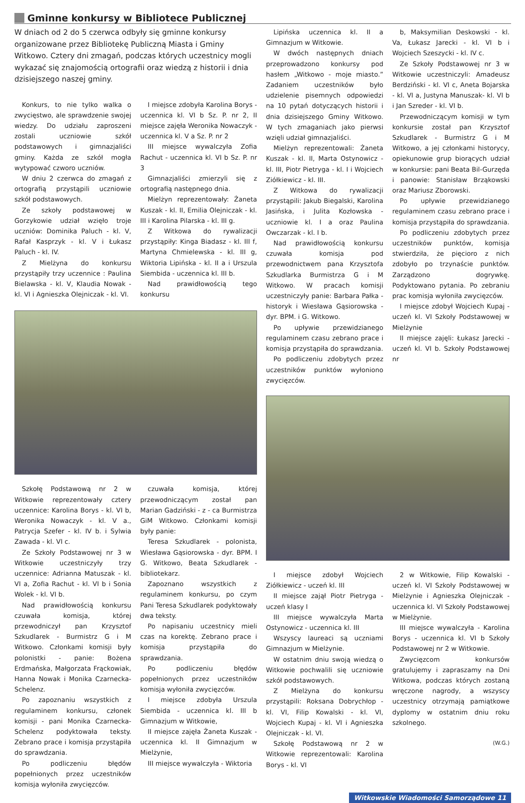Gminne konkursy w Bibliotece Publicznej
W dniach od 2 do 5 czerwca odbyły się gminne konkursy organizowane przez Bibliotekę Publiczną Miasta i Gminy Witkowo. Cztery dni zmagań, podczas których uczestnicy mogli wykazać się znajomością ortografii oraz wiedzą z historii i dnia dzisiejszego naszej gminy.
Konkurs, to nie tylko walka o zwycięstwo, ale sprawdzenie swojej wiedzy. Do udziału zaproszeni zostali uczniowie szkół podstawowych i gimnazjaliści gminy. Każda ze szkół mogła wytypować czworo uczniów.
W dniu 2 czerwca do zmagań z ortografią przystąpili uczniowie szkół podstawowych.
Ze szkoły podstawowej w Gorzykowie udział wzięło troje uczniów: Dominika Paluch - kl. V, Rafał Kasprzyk - kl. V i Łukasz Paluch - kl. IV.
Z Mielżyna do konkursu przystąpiły trzy uczennice : Paulina Bielawska - kl. V, Klaudia Nowak - kl. VI i Agnieszka Olejniczak - kl. VI.
I miejsce zdobyła Karolina Borys - uczennica kl. VI b Sz. P. nr 2, II miejsce zajęła Weronika Nowaczyk - uczennica kl. V a Sz. P. nr 2
III miejsce wywalczyła Zofia Rachut - uczennica kl. VI b Sz. P. nr 3
Gimnazjaliści zmierzyli się z ortografią następnego dnia.
Mielżyn reprezentowały: Żaneta Kuszak - kl. II, Emilia Olejniczak - kl. III i Karolina Pilarska - kl. III g.
Z Witkowa do rywalizacji przystąpiły: Kinga Biadasz - kl. III f, Martyna Chmielewska - kl. III g, Wiktoria Lipińska - kl. II a i Urszula Siembida - uczennica kl. III b.
Nad prawidłowością tego konkursu
Szkołę Podstawową nr 2 w Witkowie reprezentowały cztery uczennice: Karolina Borys - kl. VI b, Weronika Nowaczyk - kl. V a., Patrycja Szefer - kl. IV b. i Sylwia Zawada - kl. VI c.
Ze Szkoły Podstawowej nr 3 w Witkowie uczestniczyły trzy uczennice: Adrianna Matuszak - kl. VI a, Zofia Rachut - kl. VI b i Sonia Wolek - kl. VI b.
Nad prawidłowością konkursu czuwała komisja, której przewodniczył pan Krzysztof Szkudlarek - Burmistrz G i M Witkowo. Członkami komisji były polonistki - panie: Bożena Erdmańska, Małgorzata Frąckowiak, Hanna Nowak i Monika Czarnecka-Schelenz.
Po zapoznaniu wszystkich z regulaminem konkursu, członek komisji - pani Monika Czarnecka-Schelenz podyktowała teksty. Zebrano prace i komisja przystąpiła do sprawdzania.
Po podliczeniu błędów popełnionych przez uczestników komisja wyłoniła zwycięzców.
czuwała komisja, której przewodniczącym został pan Marian Gadziński - z - ca Burmistrza GiM Witkowo. Członkami komisji były panie:
Teresa Szkudlarek - polonista, Wiesława Gąsiorowska - dyr. BPM. I G. Witkowo, Beata Szkudlarek - bibliotekarz.
Zapoznano wszystkich z regulaminem konkursu, po czym Pani Teresa Szkudlarek podyktowały dwa teksty.
Po napisaniu uczestnicy mieli czas na korektę. Zebrano prace i komisja przystąpiła do sprawdzania.
Po podliczeniu błędów popełnionych przez uczestników komisja wyłoniła zwycięzców.
I miejsce zdobyła Urszula Siembida - uczennica kl. III b Gimnazjum w Witkowie,
II miejsce zajęła Żaneta Kuszak - uczennica kl. II Gimnazjum w Mielżynie,
III miejsce wywalczyła - Wiktoria
Lipińska uczennica kl. II a Gimnazjum w Witkowie.
W dwóch następnych dniach przeprowadzono konkursy pod hasłem „Witkowo - moje miasto.” Zadaniem uczestników było udzielenie pisemnych odpowiedzi na 10 pytań dotyczących historii i dnia dzisiejszego Gminy Witkowo. W tych zmaganiach jako pierwsi wzięli udział gimnazjaliści.
Mielżyn reprezentowali: Żaneta Kuszak - kl. II, Marta Ostynowicz - kl. III, Piotr Pietryga - kl. I i Wojciech Ziółkiewicz - kl. III.
Z Witkowa do rywalizacji przystąpili: Jakub Biegalski, Karolina Jasińska, i Julita Kozłowska - uczniowie kl. I a oraz Paulina Owczarzak - kl. I b.
Nad prawidłowością konkursu czuwała komisja pod przewodnictwem pana Krzysztofa Szkudlarka Burmistrza G i M Witkowo. W pracach komisji uczestniczyły panie: Barbara Pałka - historyk i Wiesława Gąsiorowska - dyr. BPM. i G. Witkowo.
Po upływie przewidzianego regulaminem czasu zebrano prace i komisja przystąpiła do sprawdzania.
Po podliczeniu zdobytych przez uczestników punktów wyłoniono zwycięzców.
b, Maksymilian Deskowski - kl. Va, Łukasz Jarecki - kl. VI b i Wojciech Szeszycki - kl. IV c.
Ze Szkoły Podstawowej nr 3 w Witkowie uczestniczyli: Amadeusz Berdziński - kl. VI c, Aneta Bojarska - kl. VI a, Justyna Manuszak- kl. VI b i Jan Szreder - kl. VI b.
Przewodniczącym komisji w tym konkursie został pan Krzysztof Szkudlarek - Burmistrz G i M Witkowo, a jej członkami historycy, opiekunowie grup biorących udział w konkursie: pani Beata Bil-Gurzęda i panowie: Stanisław Brząkowski oraz Mariusz Zborowski.
Po upływie przewidzianego regulaminem czasu zebrano prace i komisja przystąpiła do sprawdzania.
Po podliczeniu zdobytych przez uczestników punktów, komisja stwierdziła, że pięcioro z nich zdobyło po trzynaście punktów. Zarządzono dogrywkę. Podyktowano pytania. Po zebraniu prac komisja wyłoniła zwycięzców.
I miejsce zdobył Wojciech Kupaj - uczeń kl. VI Szkoły Podstawowej w Mielżynie
II miejsce zajęli: Łukasz Jarecki - uczeń kl. VI b. Szkoły Podstawowej nr
I miejsce zdobył Wojciech Ziółkiewicz - uczeń kl. III
II miejsce zajął Piotr Pietryga - uczeń klasy I
III miejsce wywalczyła Marta Ostynowicz - uczennica kl. III
Wszyscy laureaci są uczniami Gimnazjum w Mielżynie.
W ostatnim dniu swoją wiedzą o Witkowie pochwalili się uczniowie szkół podstawowych.
Z Mielżyna do konkursu przystąpili: Roksana Dobrychłop - kl. VI, Filip Kowalski - kl. VI, Wojciech Kupaj - kl. VI i Agnieszka Olejniczak - kl. VI.
Szkołę Podstawową nr 2 w Witkowie reprezentowali: Karolina Borys - kl. VI
2 w Witkowie, Filip Kowalski - uczeń kl. VI Szkoły Podstawowej w Mielżynie i Agnieszka Olejniczak - uczennica kl. VI Szkoły Podstawowej w Mielżynie.
III miejsce wywalczyła - Karolina Borys - uczennica kl. VI b Szkoły Podstawowej nr 2 w Witkowie.
Zwycięzcom konkursów gratulujemy i zapraszamy na Dni Witkowa, podczas których zostaną wręczone nagrody, a wszyscy uczestnicy otrzymają pamiątkowe dyplomy w ostatnim dniu roku szkolnego.
(W.G.)
Witkowskie Wiadomości Samorządowe 11